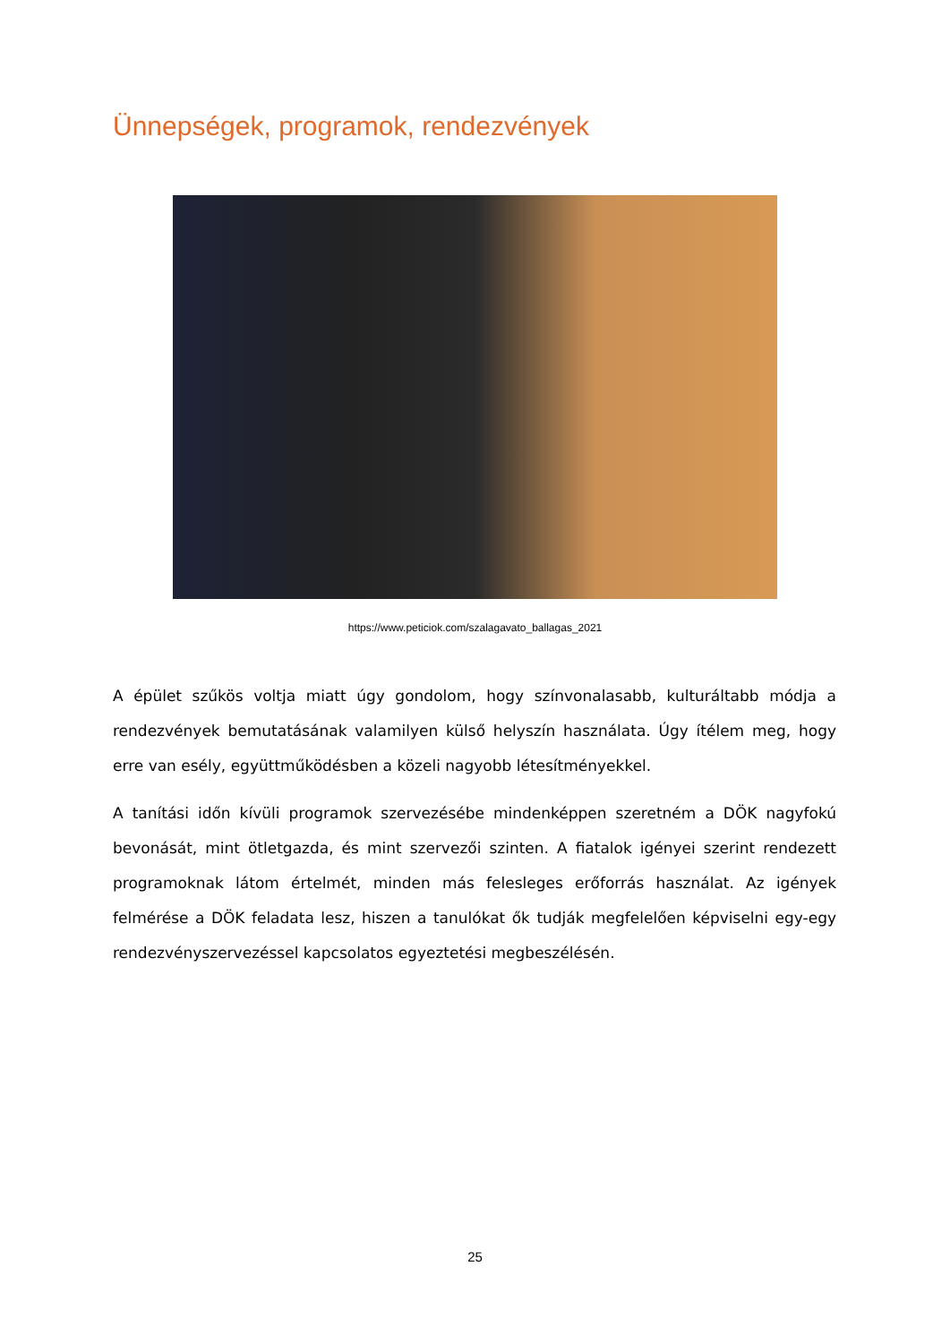Ünnepségek, programok, rendezvények
https://www.peticiok.com/szalagavato_ballagas_2021
A épület szűkös voltja miatt úgy gondolom, hogy színvonalasabb, kulturáltabb módja a rendezvények bemutatásának valamilyen külső helyszín használata. Úgy ítélem meg, hogy erre van esély, együttműködésben a közeli nagyobb létesítményekkel.
A tanítási időn kívüli programok szervezésébe mindenképpen szeretném a DÖK nagyfokú bevonását, mint ötletgazda, és mint szervezői szinten. A fiatalok igényei szerint rendezett programoknak látom értelmét, minden más felesleges erőforrás használat. Az igények felmérése a DÖK feladata lesz, hiszen a tanulókat ők tudják megfelelően képviselni egy-egy rendezvényszervezéssel kapcsolatos egyeztetési megbeszélésén.
25